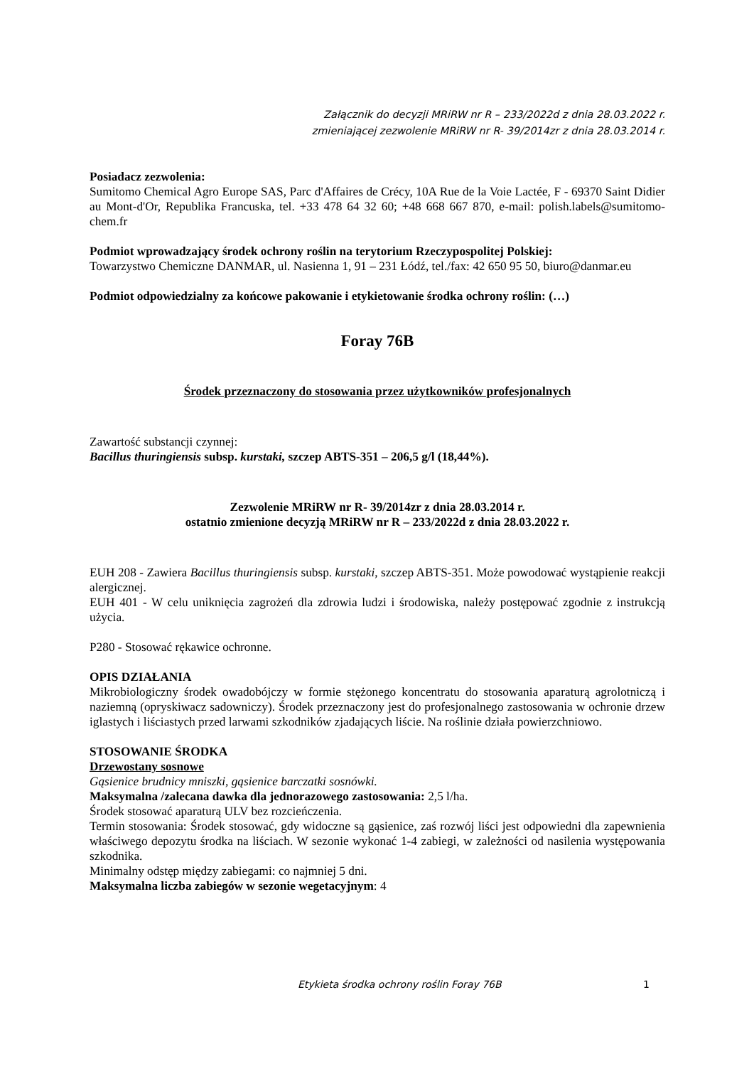Załącznik do decyzji MRiRW nr R – 233/2022d z dnia 28.03.2022 r.
zmieniającej zezwolenie MRiRW nr R- 39/2014zr z dnia 28.03.2014 r.
Posiadacz zezwolenia:
Sumitomo Chemical Agro Europe SAS, Parc d'Affaires de Crécy, 10A Rue de la Voie Lactée, F - 69370 Saint Didier au Mont-d'Or, Republika Francuska, tel. +33 478 64 32 60; +48 668 667 870, e-mail: polish.labels@sumitomo-chem.fr
Podmiot wprowadzający środek ochrony roślin na terytorium Rzeczypospolitej Polskiej:
Towarzystwo Chemiczne DANMAR, ul. Nasienna 1, 91 – 231 Łódź, tel./fax: 42 650 95 50, biuro@danmar.eu
Podmiot odpowiedzialny za końcowe pakowanie i etykietowanie środka ochrony roślin: (…)
Foray 76B
Środek przeznaczony do stosowania przez użytkowników profesjonalnych
Zawartość substancji czynnej:
Bacillus thuringiensis subsp. kurstaki, szczep ABTS-351 – 206,5 g/l (18,44%).
Zezwolenie MRiRW nr R- 39/2014zr z dnia 28.03.2014 r.
ostatnio zmienione decyzją MRiRW nr R – 233/2022d z dnia 28.03.2022 r.
EUH 208 - Zawiera Bacillus thuringiensis subsp. kurstaki, szczep ABTS-351. Może powodować wystąpienie reakcji alergicznej.
EUH 401 - W celu uniknięcia zagrożeń dla zdrowia ludzi i środowiska, należy postępować zgodnie z instrukcją użycia.
P280 - Stosować rękawice ochronne.
OPIS DZIAŁANIA
Mikrobiologiczny środek owadobójczy w formie stężonego koncentratu do stosowania aparaturą agrolotniczą i naziemną (opryskiwacz sadowniczy). Środek przeznaczony jest do profesjonalnego zastosowania w ochronie drzew iglastych i liściastych przed larwami szkodników zjadających liście. Na roślinie działa powierzchniowo.
STOSOWANIE ŚRODKA
Drzewostany sosnowe
Gąsienice brudnicy mniszki, gąsienice barczatki sosnówki.
Maksymalna /zalecana dawka dla jednorazowego zastosowania: 2,5 l/ha.
Środek stosować aparaturą ULV bez rozcieńczenia.
Termin stosowania: Środek stosować, gdy widoczne są gąsienice, zaś rozwój liści jest odpowiedni dla zapewnienia właściwego depozytu środka na liściach. W sezonie wykonać 1-4 zabiegi, w zależności od nasilenia występowania szkodnika.
Minimalny odstęp między zabiegami: co najmniej 5 dni.
Maksymalna liczba zabiegów w sezonie wegetacyjnym: 4
Etykieta środka ochrony roślin Foray 76B 1